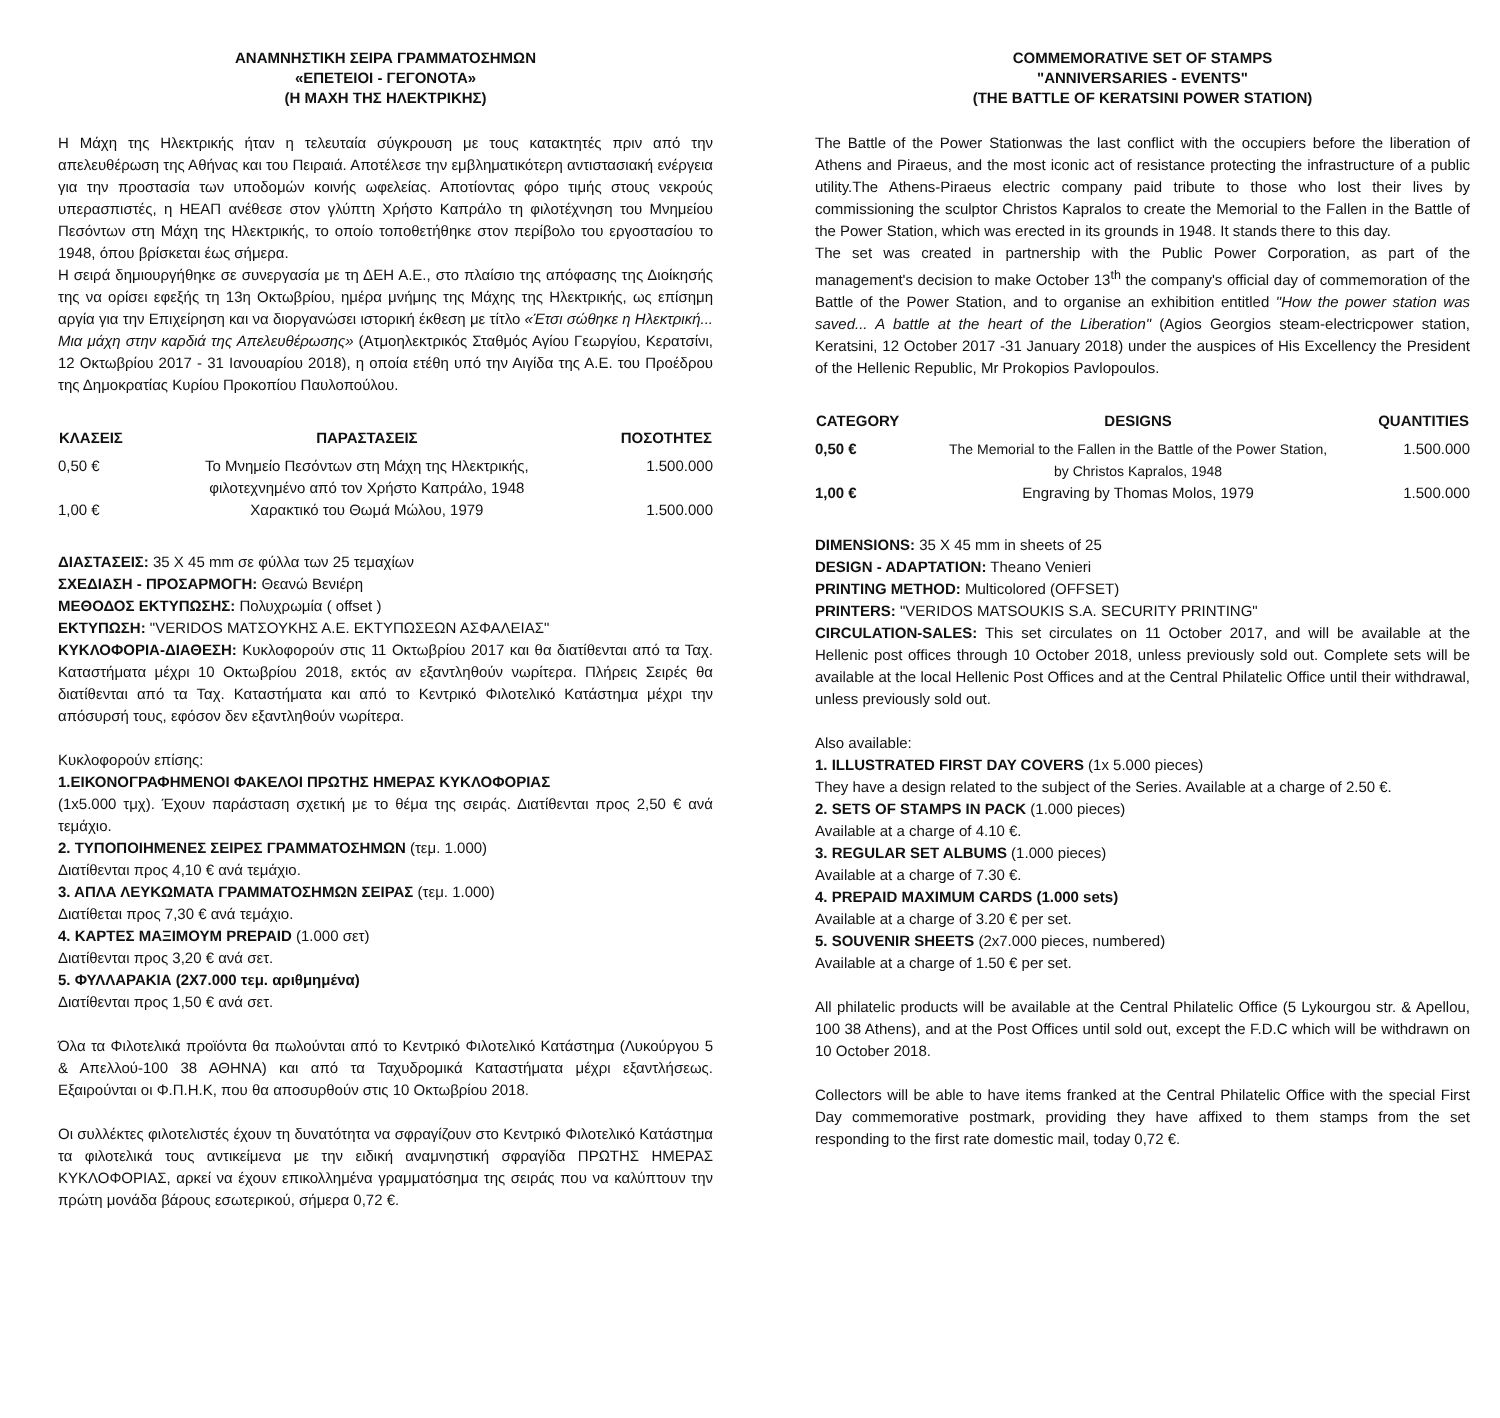ΑΝΑΜΝΗΣΤΙΚΗ ΣΕΙΡΑ ΓΡΑΜΜΑΤΟΣΗΜΩΝ
«ΕΠΕΤΕΙΟΙ - ΓΕΓΟΝΟΤΑ»
(Η ΜΑΧΗ ΤΗΣ ΗΛΕΚΤΡΙΚΗΣ)
Η Μάχη της Ηλεκτρικής ήταν η τελευταία σύγκρουση με τους κατακτητές πριν από την απελευθέρωση της Αθήνας και του Πειραιά. Αποτέλεσε την εμβληματικότερη αντιστασιακή ενέργεια για την προστασία των υποδομών κοινής ωφελείας. Αποτίοντας φόρο τιμής στους νεκρούς υπερασπιστές, η ΗΕΑΠ ανέθεσε στον γλύπτη Χρήστο Καπράλο τη φιλοτέχνηση του Μνημείου Πεσόντων στη Μάχη της Ηλεκτρικής, το οποίο τοποθετήθηκε στον περίβολο του εργοστασίου το 1948, όπου βρίσκεται έως σήμερα.
Η σειρά δημιουργήθηκε σε συνεργασία με τη ΔΕΗ Α.Ε., στο πλαίσιο της απόφασης της Διοίκησής της να ορίσει εφεξής τη 13η Οκτωβρίου, ημέρα μνήμης της Μάχης της Ηλεκτρικής, ως επίσημη αργία για την Επιχείρηση και να διοργανώσει ιστορική έκθεση με τίτλο «Έτσι σώθηκε η Ηλεκτρική... Μια μάχη στην καρδιά της Απελευθέρωσης» (Ατμοηλεκτρικός Σταθμός Αγίου Γεωργίου, Κερατσίνι, 12 Οκτωβρίου 2017 - 31 Ιανουαρίου 2018), η οποία ετέθη υπό την Αιγίδα της Α.Ε. του Προέδρου της Δημοκρατίας Κυρίου Προκοπίου Παυλοπούλου.
| ΚΛΑΣΕΙΣ | ΠΑΡΑΣΤΑΣΕΙΣ | ΠΟΣΟΤΗΤΕΣ |
| --- | --- | --- |
| 0,50 € | Το Μνημείο Πεσόντων στη Μάχη της Ηλεκτρικής, φιλοτεχνημένο από τον Χρήστο Καπράλο, 1948 | 1.500.000 |
| 1,00 € | Χαρακτικό του Θωμά Μώλου, 1979 | 1.500.000 |
ΔΙΑΣΤΑΣΕΙΣ: 35 X 45 mm σε φύλλα των 25 τεμαχίων
ΣΧΕΔΙΑΣΗ - ΠΡΟΣΑΡΜΟΓΗ: Θεανώ Βενιέρη
ΜΕΘΟΔΟΣ ΕΚΤΥΠΩΣΗΣ: Πολυχρωμία ( offset )
ΕΚΤΥΠΩΣΗ: "VERIDOS ΜΑΤΣΟΥΚΗΣ Α.Ε. ΕΚΤΥΠΩΣΕΩΝ ΑΣΦΑΛΕΙΑΣ"
ΚΥΚΛΟΦΟΡΙΑ-ΔΙΑΘΕΣΗ: Κυκλοφορούν στις 11 Οκτωβρίου 2017 και θα διατίθενται από τα Ταχ. Καταστήματα μέχρι 10 Οκτωβρίου 2018, εκτός αν εξαντληθούν νωρίτερα. Πλήρεις Σειρές θα διατίθενται από τα Ταχ. Καταστήματα και από το Κεντρικό Φιλοτελικό Κατάστημα μέχρι την απόσυρσή τους, εφόσον δεν εξαντληθούν νωρίτερα.
Κυκλοφορούν επίσης:
1.ΕΙΚΟΝΟΓΡΑΦΗΜΕΝΟΙ ΦΑΚΕΛΟΙ ΠΡΩΤΗΣ ΗΜΕΡΑΣ ΚΥΚΛΟΦΟΡΙΑΣ
(1x5.000 τμχ). Έχουν παράσταση σχετική με το θέμα της σειράς. Διατίθενται προς 2,50 € ανά τεμάχιο.
2. ΤΥΠΟΠΟΙΗΜΕΝΕΣ ΣΕΙΡΕΣ ΓΡΑΜΜΑΤΟΣΗΜΩΝ (τεμ. 1.000)
Διατίθενται προς 4,10 € ανά τεμάχιο.
3. ΑΠΛΑ ΛΕΥΚΩΜΑΤΑ ΓΡΑΜΜΑΤΟΣΗΜΩΝ ΣΕΙΡΑΣ (τεμ. 1.000)
Διατίθεται προς 7,30 € ανά τεμάχιο.
4. ΚΑΡΤΕΣ ΜΑΞΙΜΟΥΜ PREPAID (1.000 σετ)
Διατίθενται προς 3,20 € ανά σετ.
5. ΦΥΛΛΑΡΑΚΙΑ (2Χ7.000 τεμ. αριθμημένα)
Διατίθενται προς 1,50 € ανά σετ.
Όλα τα Φιλοτελικά προϊόντα θα πωλούνται από το Κεντρικό Φιλοτελικό Κατάστημα (Λυκούργου 5 & Απελλού-100 38 ΑΘΗΝΑ) και από τα Ταχυδρομικά Καταστήματα μέχρι εξαντλήσεως. Εξαιρούνται οι Φ.Π.Η.Κ, που θα αποσυρθούν στις 10 Οκτωβρίου 2018.
Οι συλλέκτες φιλοτελιστές έχουν τη δυνατότητα να σφραγίζουν στο Κεντρικό Φιλοτελικό Κατάστημα τα φιλοτελικά τους αντικείμενα με την ειδική αναμνηστική σφραγίδα ΠΡΩΤΗΣ ΗΜΕΡΑΣ ΚΥΚΛΟΦΟΡΙΑΣ, αρκεί να έχουν επικολλημένα γραμματόσημα της σειράς που να καλύπτουν την πρώτη μονάδα βάρους εσωτερικού, σήμερα 0,72 €.
COMMEMORATIVE SET OF STAMPS
"ANNIVERSARIES - EVENTS"
(THE BATTLE OF KERATSINI POWER STATION)
The Battle of the Power Stationwas the last conflict with the occupiers before the liberation of Athens and Piraeus, and the most iconic act of resistance protecting the infrastructure of a public utility.The Athens-Piraeus electric company paid tribute to those who lost their lives by commissioning the sculptor Christos Kapralos to create the Memorial to the Fallen in the Battle of the Power Station, which was erected in its grounds in 1948. It stands there to this day.
The set was created in partnership with the Public Power Corporation, as part of the management's decision to make October 13<sup>th</sup> the company's official day of commemoration of the Battle of the Power Station, and to organise an exhibition entitled "How the power station was saved... A battle at the heart of the Liberation" (Agios Georgios steam-electricpower station, Keratsini, 12 October 2017 -31 January 2018) under the auspices of His Excellency the President of the Hellenic Republic, Mr Prokopios Pavlopoulos.
| CATEGORY | DESIGNS | QUANTITIES |
| --- | --- | --- |
| 0,50 € | The Memorial to the Fallen in the Battle of the Power Station, by Christos Kapralos, 1948 | 1.500.000 |
| 1,00 € | Engraving by Thomas Molos, 1979 | 1.500.000 |
DIMENSIONS: 35 X 45 mm in sheets of 25
DESIGN - ADAPTATION: Theano Venieri
PRINTING METHOD: Multicolored (OFFSET)
PRINTERS: "VERIDOS MATSOUKIS S.A. SECURITY PRINTING"
CIRCULATION-SALES: This set circulates on 11 October 2017, and will be available at the Hellenic post offices through 10 October 2018, unless previously sold out. Complete sets will be available at the local Hellenic Post Offices and at the Central Philatelic Office until their withdrawal, unless previously sold out.
Also available:
1. ILLUSTRATED FIRST DAY COVERS (1x 5.000 pieces)
They have a design related to the subject of the Series. Available at a charge of 2.50 €.
2. SETS OF STAMPS IN PACK (1.000 pieces)
Available at a charge of 4.10 €.
3. REGULAR SET ALBUMS (1.000 pieces)
Available at a charge of 7.30 €.
4. PREPAID MAXIMUM CARDS (1.000 sets)
Available at a charge of 3.20 € per set.
5. SOUVENIR SHEETS (2x7.000 pieces, numbered)
Available at a charge of 1.50 € per set.
All philatelic products will be available at the Central Philatelic Office (5 Lykourgou str. & Apellou, 100 38 Athens), and at the Post Offices until sold out, except the F.D.C which will be withdrawn on 10 October 2018.
Collectors will be able to have items franked at the Central Philatelic Office with the special First Day commemorative postmark, providing they have affixed to them stamps from the set responding to the first rate domestic mail, today 0,72 €.